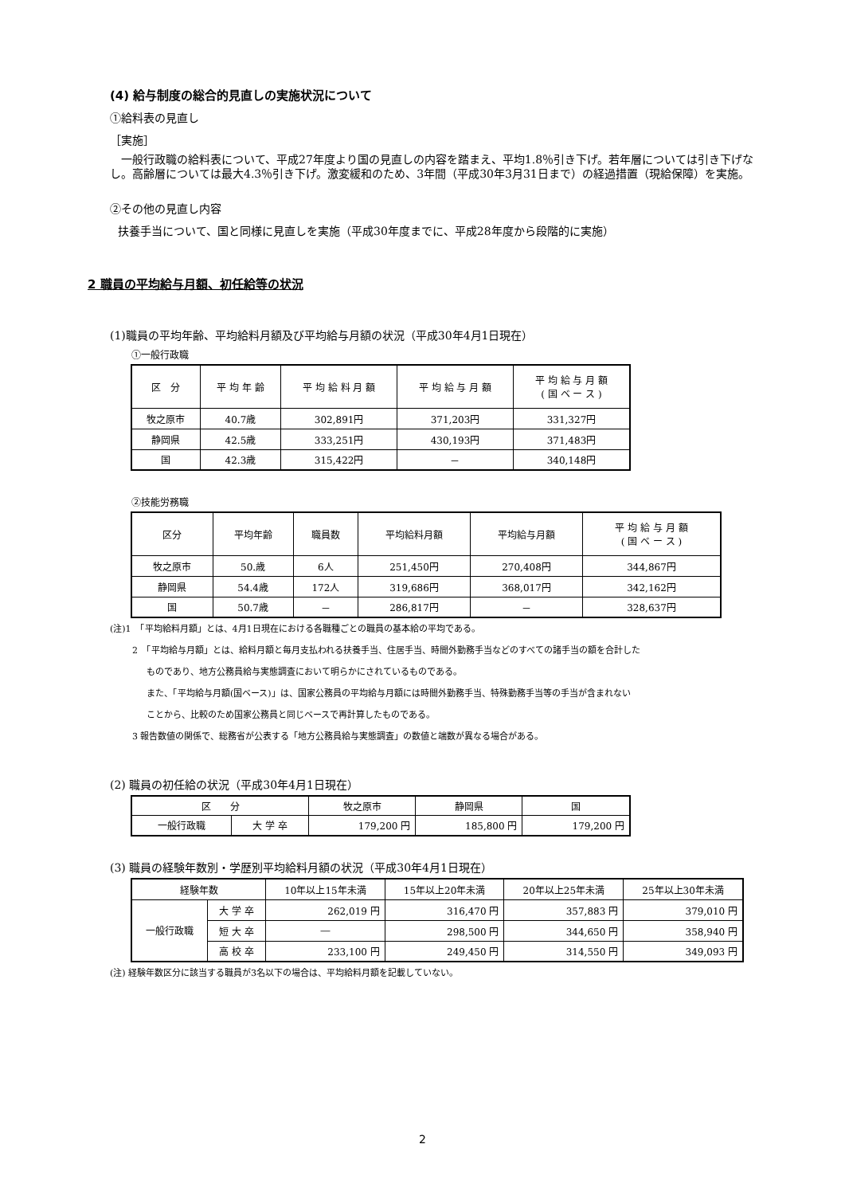(4) 給与制度の総合的見直しの実施状況について
①給料表の見直し
［実施］
　一般行政職の給料表について、平成27年度より国の見直しの内容を踏まえ、平均1.8％引き下げ。若年層については引き下げなし。高齢層については最大4.3％引き下げ。激変緩和のため、3年間（平成30年3月31日まで）の経過措置（現給保障）を実施。
②その他の見直し内容
扶養手当について、国と同様に見直しを実施（平成30年度までに、平成28年度から段階的に実施）
2 職員の平均給与月額、初任給等の状況
(1)職員の平均年齢、平均給料月額及び平均給与月額の状況（平成30年4月1日現在）
①一般行政職
| 区 分 | 平 均 年 齢 | 平 均 給 料 月 額 | 平 均 給 与 月 額 | 平 均 給 与 月 額 ( 国 ベ ー ス ) |
| 牧之原市 | 40.7歳 | 302,891円 | 371,203円 | 331,327円 |
| 静岡県 | 42.5歳 | 333,251円 | 430,193円 | 371,483円 |
| 国 | 42.3歳 | 315,422円 | － | 340,148円 |
②技能労務職
| 区分 | 平均年齢 | 職員数 | 平均給料月額 | 平均給与月額 | 平 均 給 与 月 額 ( 国 ベ ー ス ) |
| 牧之原市 | 50.歳 | 6人 | 251,450円 | 270,408円 | 344,867円 |
| 静岡県 | 54.4歳 | 172人 | 319,686円 | 368,017円 | 342,162円 |
| 国 | 50.7歳 | － | 286,817円 | － | 328,637円 |
(注)1　「平均給料月額」とは、4月1日現在における各職種ごとの職員の基本給の平均である。
2　「平均給与月額」とは、給料月額と毎月支払われる扶養手当、住居手当、時間外勤務手当などのすべての諸手当の額を合計した
ものであり、地方公務員給与実態調査において明らかにされているものである。
また、「平均給与月額(国ベース)」は、国家公務員の平均給与月額には時間外勤務手当、特殊勤務手当等の手当が含まれない
ことから、比較のため国家公務員と同じベースで再計算したものである。
3 報告数値の関係で、総務省が公表する「地方公務員給与実態調査」の数値と端数が異なる場合がある。
(2) 職員の初任給の状況（平成30年4月1日現在）
| 区 分 | | 牧之原市 | 静岡県 | 国 |
| 一般行政職 | 大 学 卒 | 179,200 円 | 185,800 円 | 179,200 円 |
(3) 職員の経験年数別・学歴別平均給料月額の状況（平成30年4月1日現在）
| 経験年数 | | 10年以上15年未満 | 15年以上20年未満 | 20年以上25年未満 | 25年以上30年未満 |
| 一般行政職 | 大 学 卒 | 262,019 円 | 316,470 円 | 357,883 円 | 379,010 円 |
| | 短 大 卒 | ― | 298,500 円 | 344,650 円 | 358,940 円 |
| | 高 校 卒 | 233,100 円 | 249,450 円 | 314,550 円 | 349,093 円 |
(注) 経験年数区分に該当する職員が3名以下の場合は、平均給料月額を記載していない。
2